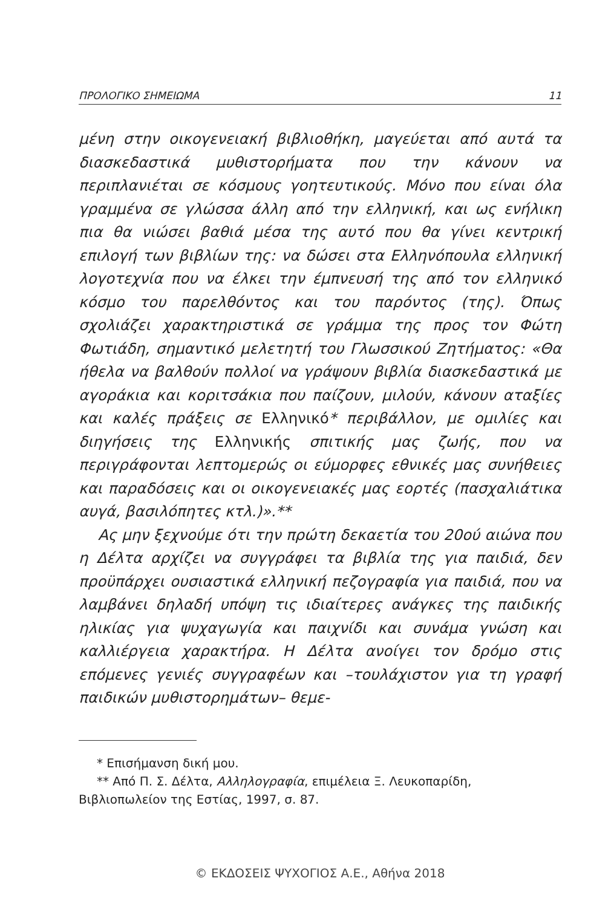ΠΡΟΛΟΓΙΚΟ ΣΗΜΕΙΩΜΑ 11
μένη στην οικογενειακή βιβλιοθήκη, μαγεύεται από αυτά τα διασκεδαστικά μυθιστορήματα που την κάνουν να περιπλανιέται σε κόσμους γοητευτικούς. Μόνο που είναι όλα γραμμένα σε γλώσσα άλλη από την ελληνική, και ως ενήλικη πια θα νιώσει βαθιά μέσα της αυτό που θα γίνει κεντρική επιλογή των βιβλίων της: να δώσει στα Ελληνόπουλα ελληνική λογοτεχνία που να έλκει την έμπνευσή της από τον ελληνικό κόσμο του παρελθόντος και του παρόντος (της). Όπως σχολιάζει χαρακτηριστικά σε γράμμα της προς τον Φώτη Φωτιάδη, σημαντικό μελετητή του Γλωσσικού Ζητήματος: «Θα ήθελα να βαλθούν πολλοί να γράψουν βιβλία διασκεδαστικά με αγοράκια και κοριτσάκια που παίζουν, μιλούν, κάνουν αταξίες και καλές πράξεις σε Ελληνικό* περιβάλλον, με ομιλίες και διηγήσεις της Ελληνικής σπιτικής μας ζωής, που να περιγράφονται λεπτομερώς οι εύμορφες εθνικές μας συνήθειες και παραδόσεις και οι οικογενειακές μας εορτές (πασχαλιάτικα αυγά, βασιλόπητες κτλ.)».**
Ας μην ξεχνούμε ότι την πρώτη δεκαετία του 20ού αιώνα που η Δέλτα αρχίζει να συγγράφει τα βιβλία της για παιδιά, δεν προϋπάρχει ουσιαστικά ελληνική πεζογραφία για παιδιά, που να λαμβάνει δηλαδή υπόψη τις ιδιαίτερες ανάγκες της παιδικής ηλικίας για ψυχαγωγία και παιχνίδι και συνάμα γνώση και καλλιέργεια χαρακτήρα. Η Δέλτα ανοίγει τον δρόμο στις επόμενες γενιές συγγραφέων και –τουλάχιστον για τη γραφή παιδικών μυθιστορημάτων– θεμε-
* Επισήμανση δική μου.
** Από Π. Σ. Δέλτα, Αλληλογραφία, επιμέλεια Ξ. Λευκοπαρίδη, Βιβλιοπωλείον της Εστίας, 1997, σ. 87.
© ΕΚΔΟΣΕΙΣ ΨΥΧΟΓΙΟΣ Α.Ε., Αθήνα 2018